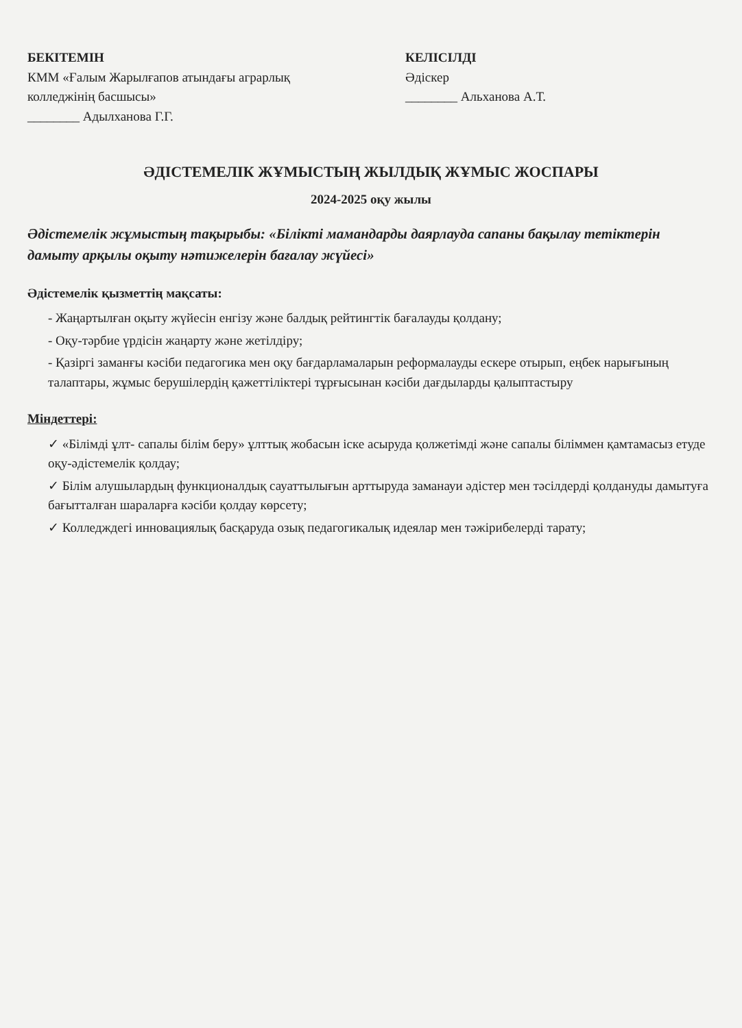БЕКІТЕМІН
КММ «Ғалым Жарылғапов атындағы аграрлық колледжінің басшысы»
________ Адылханова Г.Г.
КЕЛІСІЛДІ
Әдіскер
________ Альханова А.Т.
ӘДІСТЕМЕЛІК ЖҰМЫСТЫҢ ЖЫЛДЫҚ ЖҰМЫС ЖОСПАРЫ
2024-2025 оқу жылы
Әдістемелік жұмыстың тақырыбы: «Білікті мамандарды даярлауда сапаны бақылау тетіктерін дамыту арқылы оқыту нәтижелерін бағалау жүйесі»
Әдістемелік қызметтің мақсаты:
- Жаңартылған оқыту жүйесін енгізу және балдық рейтингтік бағалауды қолдану;
- Оқу-тәрбие үрдісін жаңарту және жетілдіру;
- Қазіргі заманғы кәсіби педагогика мен оқу бағдарламаларын реформалауды ескере отырып, еңбек нарығының талаптары, жұмыс берушілердің қажеттіліктері тұрғысынан кәсіби дағдыларды қалыптастыру
Міндеттері:
✓ «Білімді ұлт- сапалы білім беру» ұлттық жобасын іске асыруда қолжетімді және сапалы біліммен қамтамасыз етуде оқу-әдістемелік қолдау;
✓ Білім алушылардың функционалдық сауаттылығын арттыруда заманауи әдістер мен тәсілдерді қолдануды дамытуға бағытталған шараларға кәсіби қолдау көрсету;
✓ Колледждегі инновациялық басқаруда озық педагогикалық идеялар мен тәжірибелерді тарату;